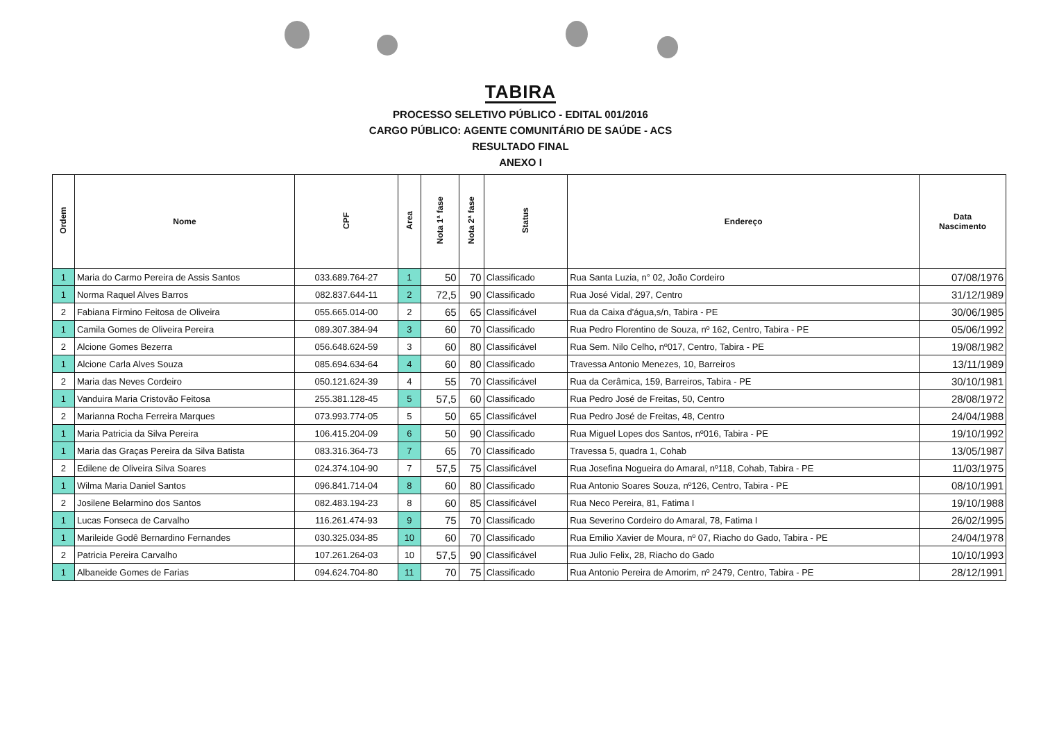TABIRA
PROCESSO SELETIVO PÚBLICO - EDITAL 001/2016
CARGO PÚBLICO: AGENTE COMUNITÁRIO DE SAÚDE - ACS
RESULTADO FINAL
ANEXO I
| Ordem | Nome | CPF | Area | Nota 1ª fase | Nota 2ª fase | Status | Endereço | Data Nascimento |
| --- | --- | --- | --- | --- | --- | --- | --- | --- |
| 1 | Maria do Carmo Pereira de Assis Santos | 033.689.764-27 | 1 | 50 | 70 | Classificado | Rua Santa Luzia, n° 02, João Cordeiro | 07/08/1976 |
| 1 | Norma Raquel Alves Barros | 082.837.644-11 | 2 | 72,5 | 90 | Classificado | Rua José Vidal, 297, Centro | 31/12/1989 |
| 2 | Fabiana Firmino Feitosa de Oliveira | 055.665.014-00 | 2 | 65 | 65 | Classificável | Rua da Caixa d'água,s/n, Tabira - PE | 30/06/1985 |
| 1 | Camila Gomes de Oliveira Pereira | 089.307.384-94 | 3 | 60 | 70 | Classificado | Rua Pedro Florentino de Souza, nº 162, Centro, Tabira - PE | 05/06/1992 |
| 2 | Alcione Gomes Bezerra | 056.648.624-59 | 3 | 60 | 80 | Classificável | Rua Sem. Nilo Celho, nº017, Centro, Tabira - PE | 19/08/1982 |
| 1 | Alcione Carla Alves Souza | 085.694.634-64 | 4 | 60 | 80 | Classificado | Travessa Antonio Menezes, 10, Barreiros | 13/11/1989 |
| 2 | Maria das Neves Cordeiro | 050.121.624-39 | 4 | 55 | 70 | Classificável | Rua da Cerâmica, 159, Barreiros, Tabira - PE | 30/10/1981 |
| 1 | Vanduira Maria Cristovão Feitosa | 255.381.128-45 | 5 | 57,5 | 60 | Classificado | Rua Pedro José de Freitas, 50, Centro | 28/08/1972 |
| 2 | Marianna Rocha Ferreira Marques | 073.993.774-05 | 5 | 50 | 65 | Classificável | Rua Pedro José de Freitas, 48, Centro | 24/04/1988 |
| 1 | Maria Patricia da Silva Pereira | 106.415.204-09 | 6 | 50 | 90 | Classificado | Rua Miguel Lopes dos Santos, nº016, Tabira - PE | 19/10/1992 |
| 1 | Maria das Graças Pereira da Silva Batista | 083.316.364-73 | 7 | 65 | 70 | Classificado | Travessa 5, quadra 1, Cohab | 13/05/1987 |
| 2 | Edilene de Oliveira Silva Soares | 024.374.104-90 | 7 | 57,5 | 75 | Classificável | Rua Josefina Nogueira do Amaral, nº118, Cohab, Tabira - PE | 11/03/1975 |
| 1 | Wilma Maria Daniel Santos | 096.841.714-04 | 8 | 60 | 80 | Classificado | Rua Antonio Soares Souza, nº126, Centro, Tabira - PE | 08/10/1991 |
| 2 | Josilene Belarmino dos Santos | 082.483.194-23 | 8 | 60 | 85 | Classificável | Rua Neco Pereira, 81, Fatima I | 19/10/1988 |
| 1 | Lucas Fonseca de Carvalho | 116.261.474-93 | 9 | 75 | 70 | Classificado | Rua Severino Cordeiro do Amaral, 78, Fatima I | 26/02/1995 |
| 1 | Marileide Godê Bernardino Fernandes | 030.325.034-85 | 10 | 60 | 70 | Classificado | Rua Emilio Xavier de Moura, nº 07, Riacho do Gado, Tabira - PE | 24/04/1978 |
| 2 | Patricia Pereira Carvalho | 107.261.264-03 | 10 | 57,5 | 90 | Classificável | Rua Julio Felix, 28, Riacho do Gado | 10/10/1993 |
| 1 | Albaneide Gomes de Farias | 094.624.704-80 | 11 | 70 | 75 | Classificado | Rua Antonio Pereira de Amorim, nº 2479, Centro, Tabira - PE | 28/12/1991 |